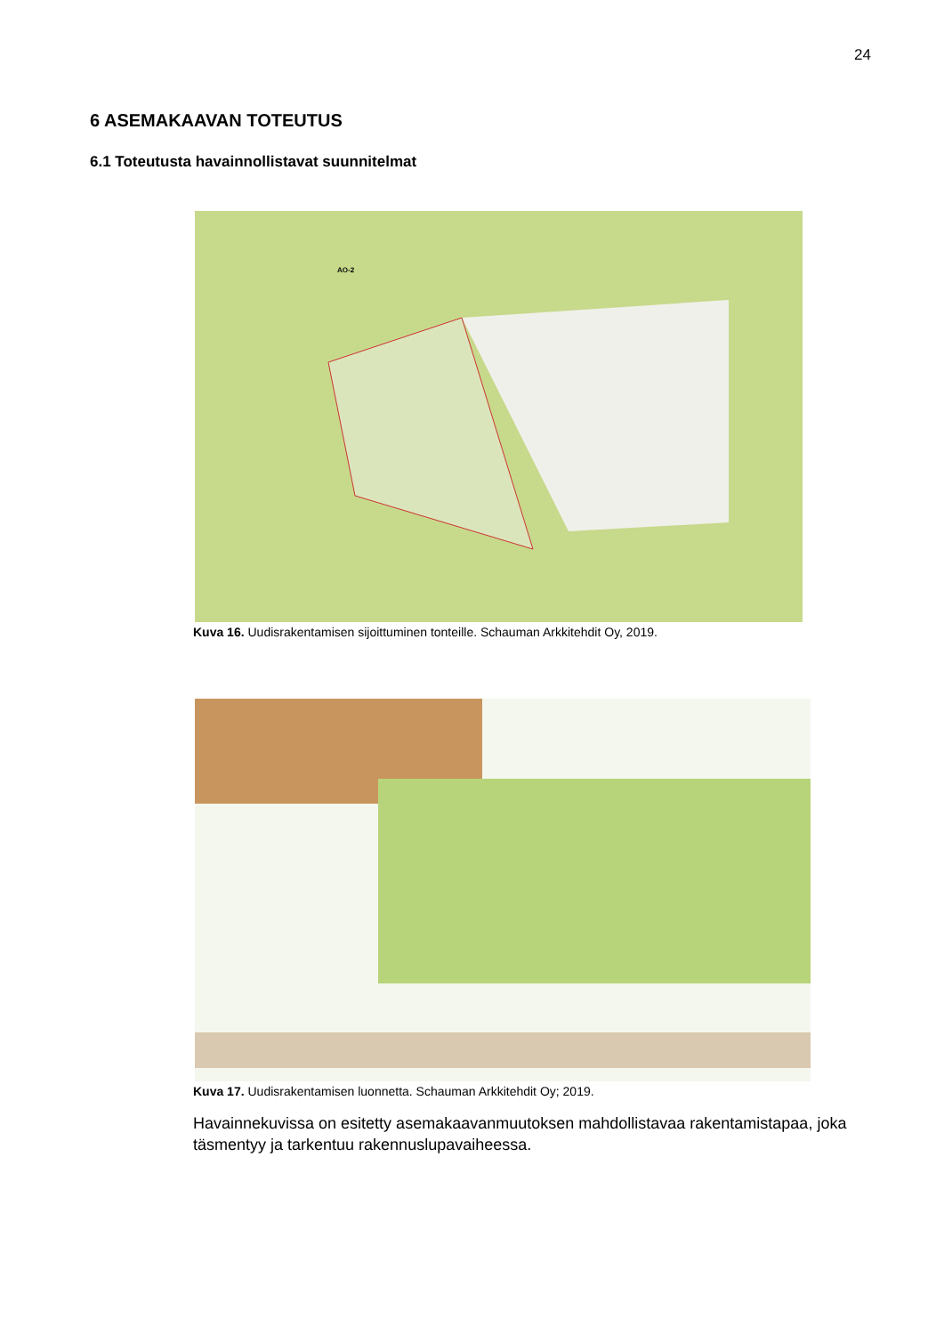24
6 ASEMAKAAVAN TOTEUTUS
6.1 Toteutusta havainnollistavat suunnitelmat
AO-2
Kuva 16. Uudisrakentamisen sijoittuminen tonteille. Schauman Arkkitehdit Oy, 2019.
Kuva 17. Uudisrakentamisen luonnetta. Schauman Arkkitehdit Oy; 2019.
Havainnekuvissa on esitetty asemakaavanmuutoksen mahdollistavaa rakentamistapaa, joka täsmentyy ja tarkentuu rakennuslupavaiheessa.